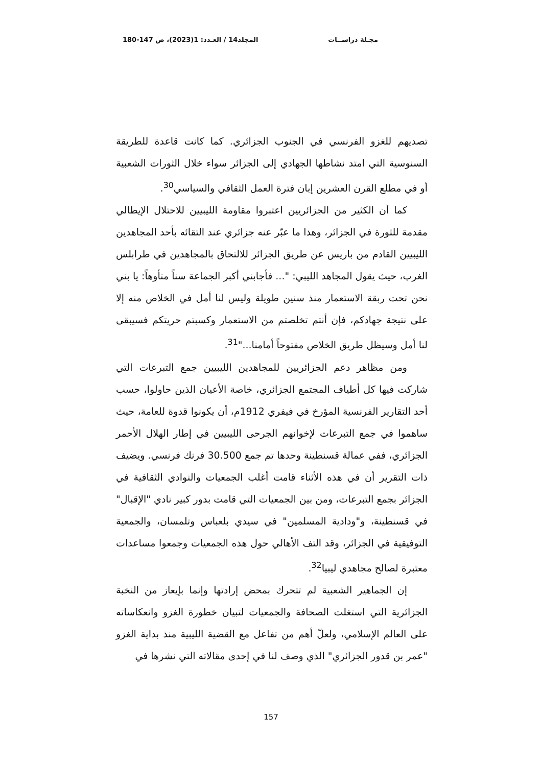مجـلة دراســات المجلد14 / العـدد: 1(2023)، ص 147-180
تصديهم للغزو الفرنسي في الجنوب الجزائري. كما كانت قاعدة للطريقة السنوسية التي امتد نشاطها الجهادي إلى الجزائر سواء خلال الثورات الشعبية أو في مطلع القرن العشرين إبان فترة العمل الثقافي والسياسي<sup>30</sup>.
كما أن الكثير من الجزائريين اعتبروا مقاومة الليبيين للاحتلال الإيطالي مقدمة للثورة في الجزائر، وهذا ما عبّر عنه جزائري عند التقائه بأحد المجاهدين الليبيين القادم من باريس عن طريق الجزائر للالتحاق بالمجاهدين في طرابلس الغرب، حيث يقول المجاهد الليبي: "... فأجابني أكبر الجماعة سناً متأوهاً: يا بني نحن تحت ربقة الاستعمار منذ سنين طويلة وليس لنا أمل في الخلاص منه إلا على نتيجة جهادكم، فإن أنتم تخلصتم من الاستعمار وكسبتم حريتكم فسيبقى لنا أمل وسيظل طريق الخلاص مفتوحاً أمامنا..."<sup>31</sup>.
ومن مظاهر دعم الجزائريين للمجاهدين الليبيين جمع التبرعات التي شاركت فيها كل أطياف المجتمع الجزائري، خاصة الأعيان الذين حاولوا، حسب أحد التقارير الفرنسية المؤرخ في فيفري 1912م، أن يكونوا قدوة للعامة، حيث ساهموا في جمع التبرعات لإخوانهم الجرحى الليبيين في إطار الهلال الأحمر الجزائري، ففي عمالة قسنطينة وحدها تم جمع 30.500 فرنك فرنسي. ويضيف ذات التقرير أن في هذه الأثناء قامت أغلب الجمعيات والنوادي الثقافية في الجزائر بجمع التبرعات، ومن بين الجمعيات التي قامت بدور كبير نادي "الإقبال" في قسنطينة، و"ودادية المسلمين" في سيدي بلعباس وتلمسان، والجمعية التوفيقية في الجزائر، وقد التف الأهالي حول هذه الجمعيات وجمعوا مساعدات معتبرة لصالح مجاهدي ليبيا<sup>32</sup>.
إن الجماهير الشعبية لم تتحرك بمحض إرادتها وإنما بإيعاز من النخبة الجزائرية التي استغلت الصحافة والجمعيات لتبيان خطورة الغزو وانعكاساته على العالم الإسلامي، ولعلّ أهم من تفاعل مع القضية الليبية منذ بداية الغزو "عمر بن قدور الجزائري" الذي وصف لنا في إحدى مقالاته التي نشرها في
157